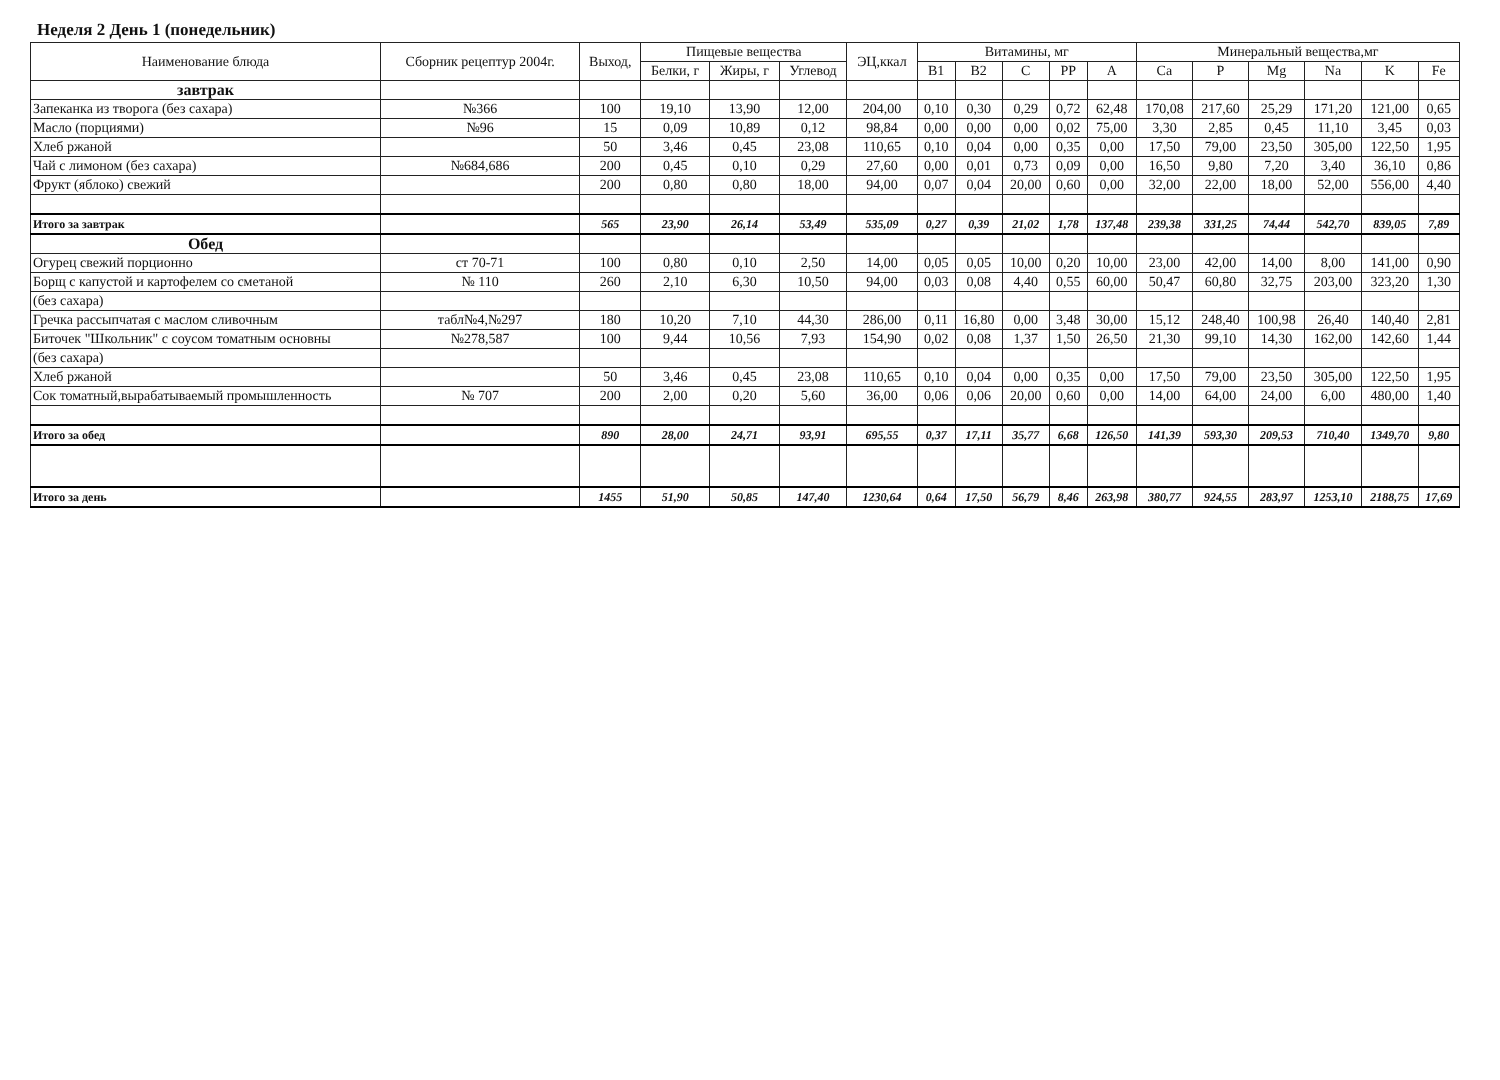Неделя 2 День 1 (понедельник)
| Наименование блюда | Сборник рецептур 2004г. | Выход, | Пищевые вещества | | | ЭЦ,ккал | Витамины, мг | | | | | Минеральный вещества,мг | | | | | |
| --- | --- | --- | --- | --- | --- | --- | --- | --- | --- | --- | --- | --- | --- | --- | --- | --- | --- |
| | | | Белки, г | Жиры, г | Углевод | | B1 | B2 | C | PP | A | Ca | P | Mg | Na | K | Fe |
| завтрак | | | | | | | | | | | | | | | | | |
| Запеканка из творога (без сахара) | №366 | 100 | 19,10 | 13,90 | 12,00 | 204,00 | 0,10 | 0,30 | 0,29 | 0,72 | 62,48 | 170,08 | 217,60 | 25,29 | 171,20 | 121,00 | 0,65 |
| Масло (порциями) | №96 | 15 | 0,09 | 10,89 | 0,12 | 98,84 | 0,00 | 0,00 | 0,00 | 0,02 | 75,00 | 3,30 | 2,85 | 0,45 | 11,10 | 3,45 | 0,03 |
| Хлеб ржаной | | 50 | 3,46 | 0,45 | 23,08 | 110,65 | 0,10 | 0,04 | 0,00 | 0,35 | 0,00 | 17,50 | 79,00 | 23,50 | 305,00 | 122,50 | 1,95 |
| Чай с лимоном (без сахара) | №684,686 | 200 | 0,45 | 0,10 | 0,29 | 27,60 | 0,00 | 0,01 | 0,73 | 0,09 | 0,00 | 16,50 | 9,80 | 7,20 | 3,40 | 36,10 | 0,86 |
| Фрукт (яблоко) свежий | | 200 | 0,80 | 0,80 | 18,00 | 94,00 | 0,07 | 0,04 | 20,00 | 0,60 | 0,00 | 32,00 | 22,00 | 18,00 | 52,00 | 556,00 | 4,40 |
| Итого за завтрак | | 565 | 23,90 | 26,14 | 53,49 | 535,09 | 0,27 | 0,39 | 21,02 | 1,78 | 137,48 | 239,38 | 331,25 | 74,44 | 542,70 | 839,05 | 7,89 |
| Обед | | | | | | | | | | | | | | | | | |
| Огурец свежий порционно | ст 70-71 | 100 | 0,80 | 0,10 | 2,50 | 14,00 | 0,05 | 0,05 | 10,00 | 0,20 | 10,00 | 23,00 | 42,00 | 14,00 | 8,00 | 141,00 | 0,90 |
| Борщ с капустой и картофелем со сметаной | № 110 | 260 | 2,10 | 6,30 | 10,50 | 94,00 | 0,03 | 0,08 | 4,40 | 0,55 | 60,00 | 50,47 | 60,80 | 32,75 | 203,00 | 323,20 | 1,30 |
| (без сахара) | | | | | | | | | | | | | | | | | |
| Гречка рассыпчатая с маслом сливочным | табл№4,№297 | 180 | 10,20 | 7,10 | 44,30 | 286,00 | 0,11 | 16,80 | 0,00 | 3,48 | 30,00 | 15,12 | 248,40 | 100,98 | 26,40 | 140,40 | 2,81 |
| Биточек "Школьник" с соусом томатным основны | №278,587 | 100 | 9,44 | 10,56 | 7,93 | 154,90 | 0,02 | 0,08 | 1,37 | 1,50 | 26,50 | 21,30 | 99,10 | 14,30 | 162,00 | 142,60 | 1,44 |
| (без сахара) | | | | | | | | | | | | | | | | | |
| Хлеб ржаной | | 50 | 3,46 | 0,45 | 23,08 | 110,65 | 0,10 | 0,04 | 0,00 | 0,35 | 0,00 | 17,50 | 79,00 | 23,50 | 305,00 | 122,50 | 1,95 |
| Сок томатный,вырабатываемый промышленность | № 707 | 200 | 2,00 | 0,20 | 5,60 | 36,00 | 0,06 | 0,06 | 20,00 | 0,60 | 0,00 | 14,00 | 64,00 | 24,00 | 6,00 | 480,00 | 1,40 |
| Итого за обед | | 890 | 28,00 | 24,71 | 93,91 | 695,55 | 0,37 | 17,11 | 35,77 | 6,68 | 126,50 | 141,39 | 593,30 | 209,53 | 710,40 | 1349,70 | 9,80 |
| Итого за день | | 1455 | 51,90 | 50,85 | 147,40 | 1230,64 | 0,64 | 17,50 | 56,79 | 8,46 | 263,98 | 380,77 | 924,55 | 283,97 | 1253,10 | 2188,75 | 17,69 |